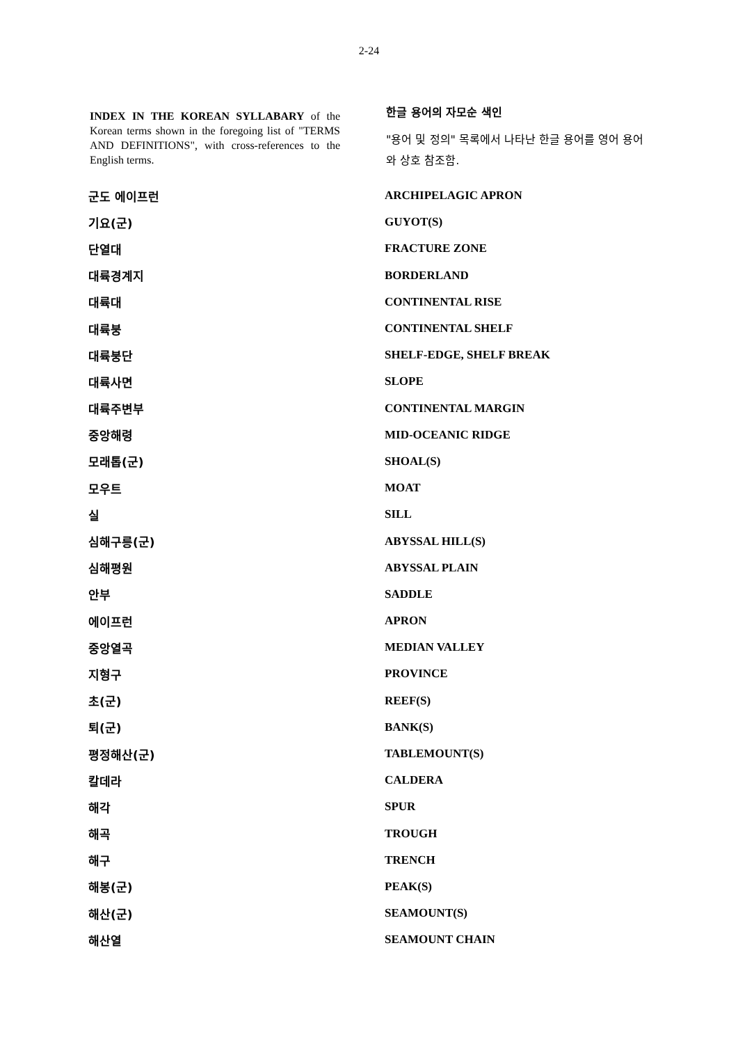2-24
INDEX IN THE KOREAN SYLLABARY of the Korean terms shown in the foregoing list of "TERMS AND DEFINITIONS", with cross-references to the English terms.
한글 용어의 자모순 색인
"용어 및 정의" 목록에서 나타난 한글 용어를 영어 용어와 상호 참조함.
| 군도 에이프런 | ARCHIPELAGIC APRON |
| 기요(군) | GUYOT(S) |
| 단열대 | FRACTURE ZONE |
| 대륙경계지 | BORDERLAND |
| 대륙대 | CONTINENTAL RISE |
| 대륙붕 | CONTINENTAL SHELF |
| 대륙붕단 | SHELF-EDGE, SHELF BREAK |
| 대륙사면 | SLOPE |
| 대륙주변부 | CONTINENTAL MARGIN |
| 중앙해령 | MID-OCEANIC RIDGE |
| 모래톱(군) | SHOAL(S) |
| 모우트 | MOAT |
| 실 | SILL |
| 심해구릉(군) | ABYSSAL HILL(S) |
| 심해평원 | ABYSSAL PLAIN |
| 안부 | SADDLE |
| 에이프런 | APRON |
| 중앙열곡 | MEDIAN VALLEY |
| 지형구 | PROVINCE |
| 초(군) | REEF(S) |
| 퇴(군) | BANK(S) |
| 평정해산(군) | TABLEMOUNT(S) |
| 칼데라 | CALDERA |
| 해각 | SPUR |
| 해곡 | TROUGH |
| 해구 | TRENCH |
| 해봉(군) | PEAK(S) |
| 해산(군) | SEAMOUNT(S) |
| 해산열 | SEAMOUNT CHAIN |